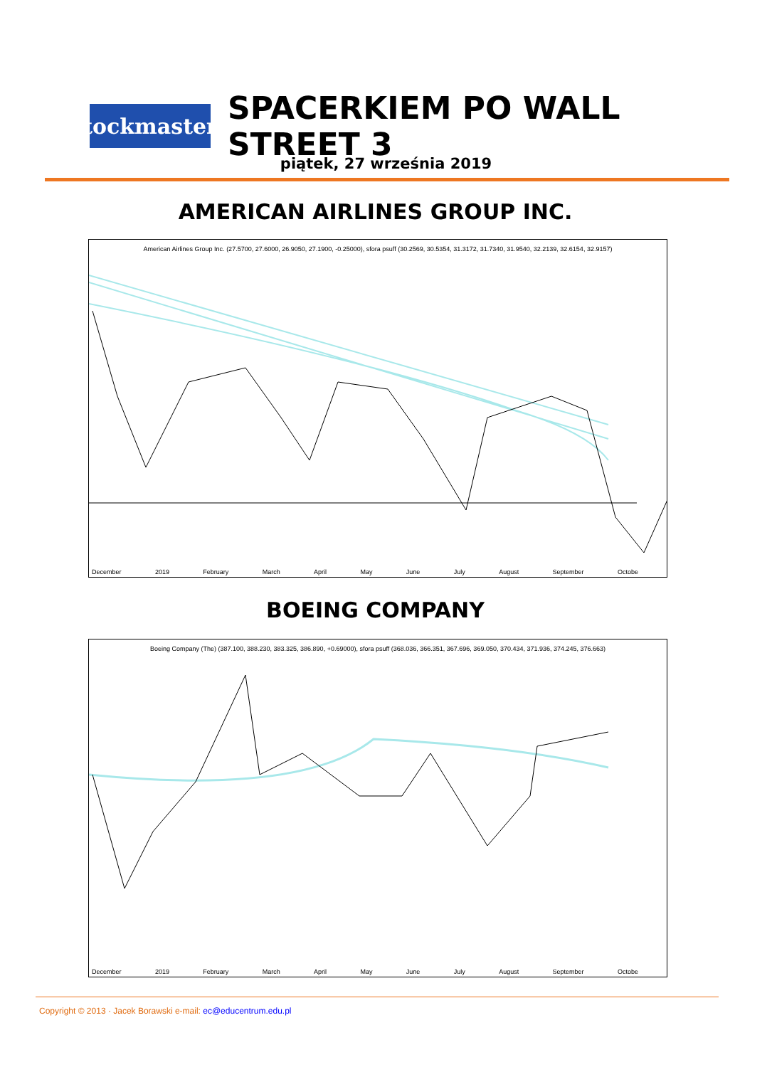StockmasterS
SPACERKIEM PO WALL STREET 3
piątek, 27 września 2019
AMERICAN AIRLINES GROUP INC.
American Airlines Group Inc. (27.5700, 27.6000, 26.9050, 27.1900, -0.25000), sfora psuff (30.2569, 30.5354, 31.3172, 31.7340, 31.9540, 32.2139, 32.6154, 32.9157)
December 2019 February March April May June July August September Octobe
BOEING COMPANY
Boeing Company (The) (387.100, 388.230, 383.325, 386.890, +0.69000), sfora psuff (368.036, 366.351, 367.696, 369.050, 370.434, 371.936, 374.245, 376.663)
December 2019 February March April May June July August September Octobe
Copyright © 2013 · Jacek Borawski e-mail: ec@educentrum.edu.pl